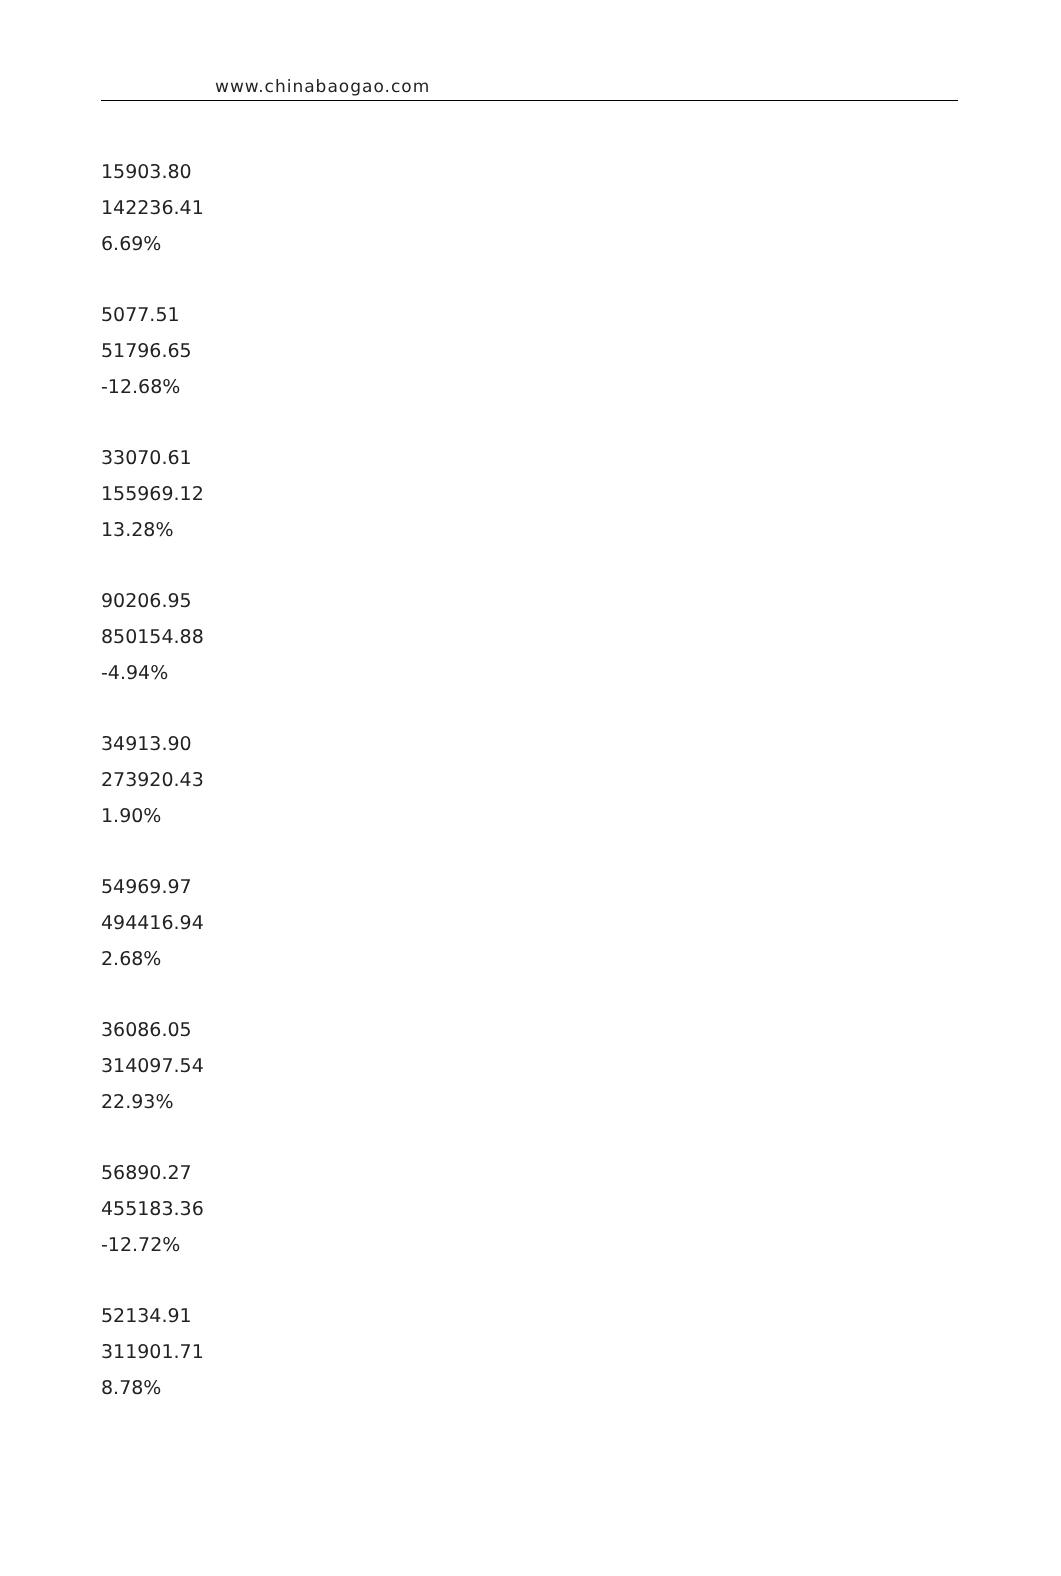www.chinabaogao.com
15903.80
142236.41
6.69%
5077.51
51796.65
-12.68%
33070.61
155969.12
13.28%
90206.95
850154.88
-4.94%
34913.90
273920.43
1.90%
54969.97
494416.94
2.68%
36086.05
314097.54
22.93%
56890.27
455183.36
-12.72%
52134.91
311901.71
8.78%